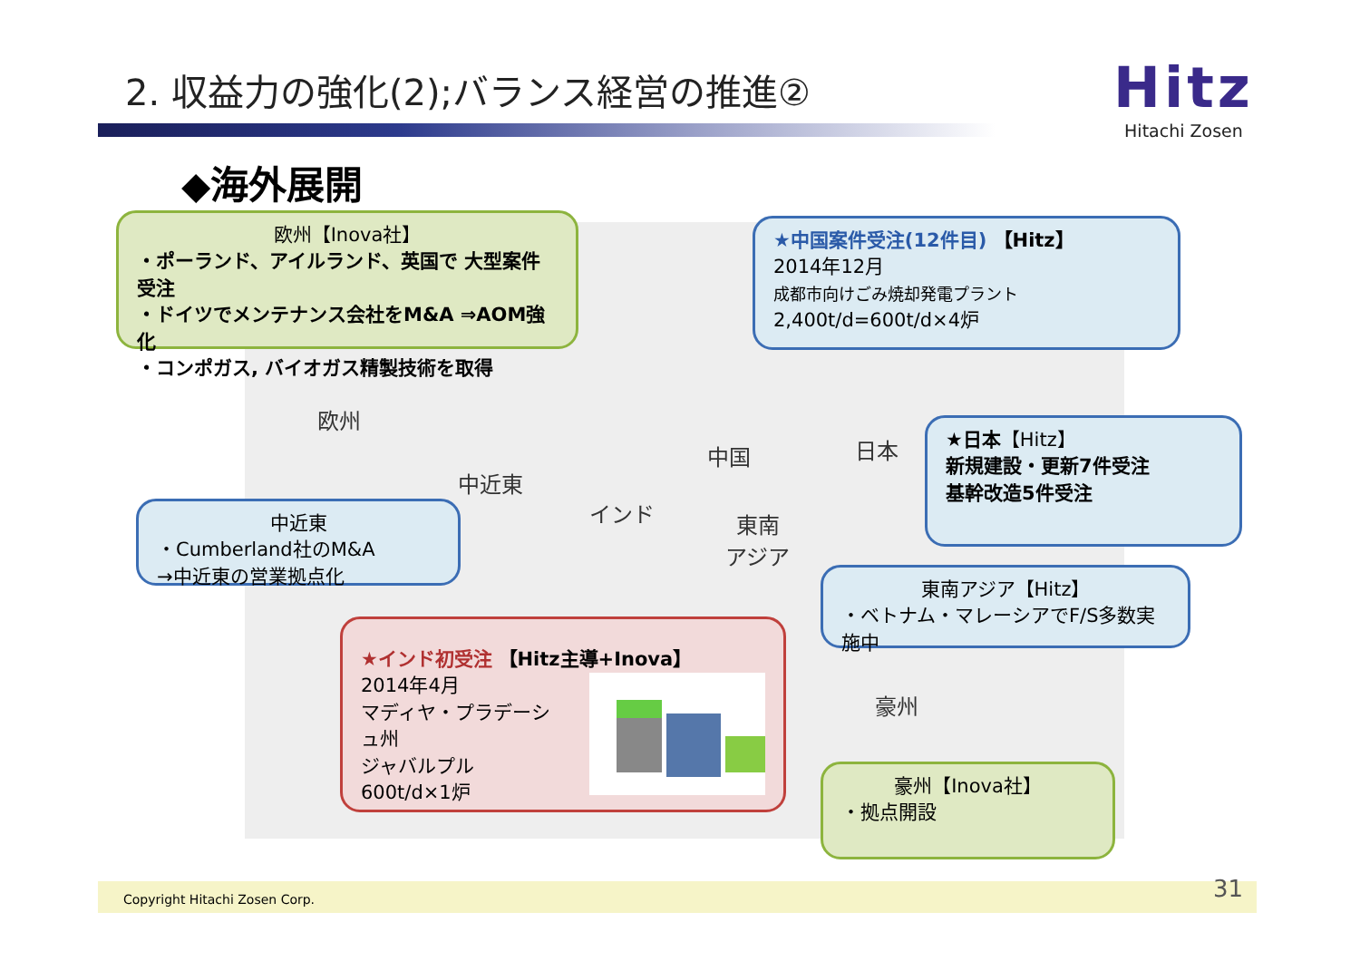2. 収益力の強化(2);バランス経営の推進②
Hitz
Hitachi Zosen
◆海外展開
欧州【Inova社】
・ポーランド、アイルランド、英国で 大型案件受注
・ドイツでメンテナンス会社をM&A ⇒AOM強化
・コンポガス, バイオガス精製技術を取得
★中国案件受注(12件目) 【Hitz】
2014年12月
成都市向けごみ焼却発電プラント
2,400t/d=600t/d×4炉
欧州
中近東
中国 日本
インド
東南
アジア
豪州
★日本【Hitz】
新規建設・更新7件受注
基幹改造5件受注
中近東
・Cumberland社のM&A
→中近東の営業拠点化
東南アジア【Hitz】
・ベトナム・マレーシアでF/S多数実施中
★インド初受注 【Hitz主導+Inova】
2014年4月
マディヤ・プラデーシュ州
ジャバルプル
600t/d×1炉
豪州【Inova社】
・拠点開設
Copyright Hitachi Zosen Corp. 31